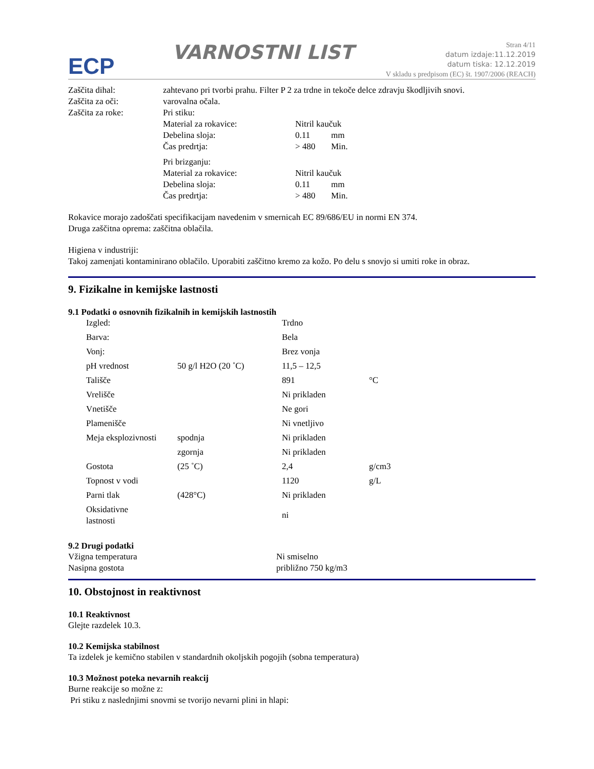ECP
VARNOSTNI LIST
Stran 4/11
datum izdaje:11.12.2019
datum tiska: 12.12.2019
V skladu s predpisom (EC) št. 1907/2006 (REACH)
| Zaščita dihal: | zahtevano pri tvorbi prahu. Filter P 2 za trdne in tekoče delce zdravju škodljivih snovi. | | |
| Zaščita za oči: | varovalna očala. | | |
| Zaščita za roke: | Pri stiku: | | |
| | Material za rokavice: | Nitril kaučuk | |
| | Debelina sloja: | 0.11 | mm |
| | Čas predrtja: | > 480 | Min. |
| | Pri brizganju: | | |
| | Material za rokavice: | Nitril kaučuk | |
| | Debelina sloja: | 0.11 | mm |
| | Čas predrtja: | > 480 | Min. |
Rokavice morajo zadoščati specifikacijam navedenim v smernicah EC 89/686/EU in normi EN 374.
Druga zaščitna oprema: zaščitna oblačila.
Higiena v industriji:
Takoj zamenjati kontaminirano oblačilo. Uporabiti zaščitno kremo za kožo. Po delu s snovjo si umiti roke in obraz.
9. Fizikalne in kemijske lastnosti
9.1 Podatki o osnovnih fizikalnih in kemijskih lastnostih
| Izgled: | | Trdno | |
| Barva: | | Bela | |
| Vonj: | | Brez vonja | |
| pH vrednost | 50 g/l H2O (20 ˚C) | 11,5 – 12,5 | |
| Tališče | | 891 | °C |
| Vrelišče | | Ni prikladen | |
| Vnetišče | | Ne gori | |
| Plamenišče | | Ni vnetljivo | |
| Meja eksplozivnosti | spodnja | Ni prikladen | |
| | zgornja | Ni prikladen | |
| Gostota | (25 ˚C) | 2,4 | g/cm3 |
| Topnost v vodi | | 1120 | g/L |
| Parni tlak | (428°C) | Ni prikladen | |
| Oksidativne lastnosti | | ni | |
9.2 Drugi podatki
| Vžigna temperatura | Ni smiselno |
| Nasipna gostota | približno 750 kg/m3 |
10. Obstojnost in reaktivnost
10.1 Reaktivnost
Glejte razdelek 10.3.
10.2 Kemijska stabilnost
Ta izdelek je kemično stabilen v standardnih okoljskih pogojih (sobna temperatura)
10.3 Možnost poteka nevarnih reakcij
Burne reakcije so možne z:
Pri stiku z naslednjimi snovmi se tvorijo nevarni plini in hlapi: